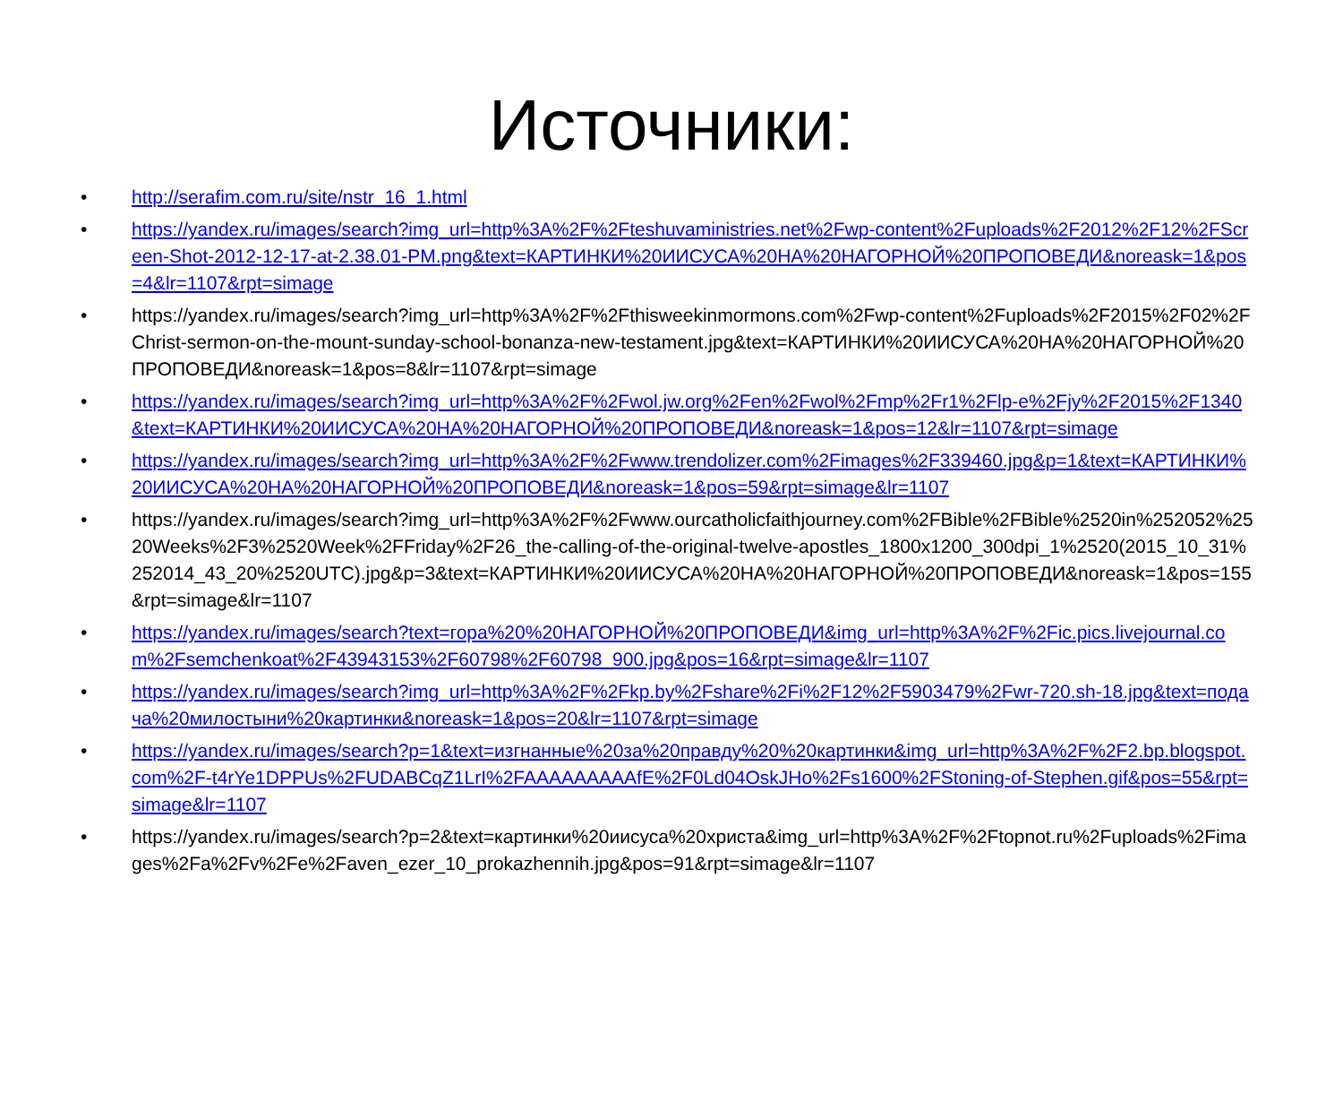Источники:
• http://serafim.com.ru/site/nstr_16_1.html
• https://yandex.ru/images/search?img_url=http%3A%2F%2Fteshuvaministries.net%2Fwp-content%2Fuploads%2F2012%2F12%2FScreen-Shot-2012-12-17-at-2.38.01-PM.png&text=КАРТИНКИ%20ИИСУСА%20НА%20НАГОРНОЙ%20ПРОПОВЕДИ&noreask=1&pos=4&lr=1107&rpt=simage
• https://yandex.ru/images/search?img_url=http%3A%2F%2Fthisweekinmormons.com%2Fwp-content%2Fuploads%2F2015%2F02%2FChrist-sermon-on-the-mount-sunday-school-bonanza-new-testament.jpg&text=КАРТИНКИ%20ИИСУСА%20НА%20НАГОРНОЙ%20ПРОПОВЕДИ&noreask=1&pos=8&lr=1107&rpt=simage
• https://yandex.ru/images/search?img_url=http%3A%2F%2Fwol.jw.org%2Fen%2Fwol%2Fmp%2Fr1%2Flp-e%2Fjy%2F2015%2F1340&text=КАРТИНКИ%20ИИСУСА%20НА%20НАГОРНОЙ%20ПРОПОВЕДИ&noreask=1&pos=12&lr=1107&rpt=simage
• https://yandex.ru/images/search?img_url=http%3A%2F%2Fwww.trendolizer.com%2Fimages%2F339460.jpg&p=1&text=КАРТИНКИ%20ИИСУСА%20НА%20НАГОРНОЙ%20ПРОПОВЕДИ&noreask=1&pos=59&rpt=simage&lr=1107
• https://yandex.ru/images/search?img_url=http%3A%2F%2Fwww.ourcatholicfaithjourney.com%2FBible%2FBible%2520in%252052%2520Weeks%2F3%2520Week%2FFriday%2F26_the-calling-of-the-original-twelve-apostles_1800x1200_300dpi_1%2520(2015_10_31%252014_43_20%2520UTC).jpg&p=3&text=КАРТИНКИ%20ИИСУСА%20НА%20НАГОРНОЙ%20ПРОПОВЕДИ&noreask=1&pos=155&rpt=simage&lr=1107
• https://yandex.ru/images/search?text=гора%20%20НАГОРНОЙ%20ПРОПОВЕДИ&img_url=http%3A%2F%2Fic.pics.livejournal.com%2Fsemchenkoat%2F43943153%2F60798%2F60798_900.jpg&pos=16&rpt=simage&lr=1107
• https://yandex.ru/images/search?img_url=http%3A%2F%2Fkp.by%2Fshare%2Fi%2F12%2F5903479%2Fwr-720.sh-18.jpg&text=подача%20милостыни%20картинки&noreask=1&pos=20&lr=1107&rpt=simage
• https://yandex.ru/images/search?p=1&text=изгнанные%20за%20правду%20%20картинки&img_url=http%3A%2F%2F2.bp.blogspot.com%2F-t4rYe1DPPUs%2FUDABCqZ1LrI%2FAAAAAAAAAfE%2F0Ld04OskJHo%2Fs1600%2FStoning-of-Stephen.gif&pos=55&rpt=simage&lr=1107
• https://yandex.ru/images/search?p=2&text=картинки%20иисуса%20христа&img_url=http%3A%2F%2Ftopnot.ru%2Fuploads%2Fimages%2Fa%2Fv%2Fe%2Faven_ezer_10_prokazhennih.jpg&pos=91&rpt=simage&lr=1107